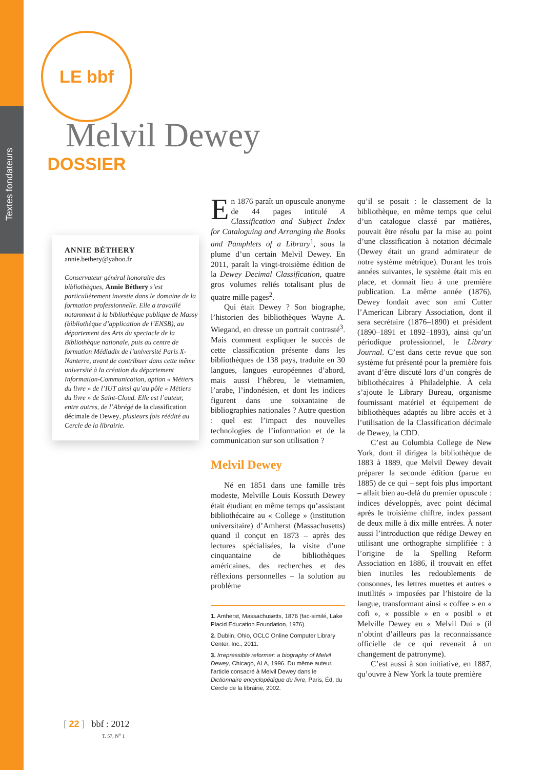Textes fondateurs
LE bbf DOSSIER
Melvil Dewey
ANNIE BÉTHERY
annie.bethery@yahoo.fr
Conservateur général honoraire des bibliothèques, Annie Béthery s’est particulièrement investie dans le domaine de la formation professionnelle. Elle a travaillé notamment à la bibliothèque publique de Massy (bibliothèque d’application de l’ENSB), au département des Arts du spectacle de la Bibliothèque nationale, puis au centre de formation Médiadix de l’université Paris X-Nanterre, avant de contribuer dans cette même université à la création du département Information-Communication, option « Métiers du livre » de l’IUT ainsi qu’au pôle « Métiers du livre » de Saint-Cloud. Elle est l’auteur, entre autres, de l’Abrégé de la classification décimale de Dewey, plusieurs fois réédité au Cercle de la librairie.
En 1876 paraît un opuscule anonyme de 44 pages intitulé A Classification and Subject Index for Cataloguing and Arranging the Books and Pamphlets of a Library<sup>1</sup>, sous la plume d’un certain Melvil Dewey. En 2011, paraît la vingt-troisième édition de la Dewey Decimal Classification, quatre gros volumes reliés totalisant plus de quatre mille pages<sup>2</sup>.
Qui était Dewey ? Son biographe, l’historien des bibliothèques Wayne A. Wiegand, en dresse un portrait contrasté<sup>3</sup>. Mais comment expliquer le succès de cette classification présente dans les bibliothèques de 138 pays, traduite en 30 langues, langues européennes d’abord, mais aussi l’hébreu, le vietnamien, l’arabe, l’indonésien, et dont les indices figurent dans une soixantaine de bibliographies nationales ? Autre question : quel est l’impact des nouvelles technologies de l’information et de la communication sur son utilisation ?
Melvil Dewey
Né en 1851 dans une famille très modeste, Melville Louis Kossuth Dewey était étudiant en même temps qu’assistant bibliothécaire au « College » (institution universitaire) d’Amherst (Massachusetts) quand il conçut en 1873 – après des lectures spécialisées, la visite d’une cinquantaine de bibliothèques américaines, des recherches et des réflexions personnelles – la solution au problème
1. Amherst, Massachusetts, 1876 (fac-similé, Lake Placid Education Foundation, 1976).
2. Dublin, Ohio, OCLC Online Computer Library Center, Inc., 2011.
3. Irrepressible reformer: a biography of Melvil Dewey, Chicago, ALA, 1996. Du même auteur, l’article consacré à Melvil Dewey dans le Dictionnaire encyclopédique du livre, Paris, Éd. du Cercle de la librairie, 2002.
qu’il se posait : le classement de la bibliothèque, en même temps que celui d’un catalogue classé par matières, pouvait être résolu par la mise au point d’une classification à notation décimale (Dewey était un grand admirateur de notre système métrique). Durant les trois années suivantes, le système était mis en place, et donnait lieu à une première publication. La même année (1876), Dewey fondait avec son ami Cutter l’American Library Association, dont il sera secrétaire (1876–1890) et président (1890–1891 et 1892–1893), ainsi qu’un périodique professionnel, le Library Journal. C’est dans cette revue que son système fut présenté pour la première fois avant d’être discuté lors d’un congrès de bibliothécaires à Philadelphie. À cela s’ajoute le Library Bureau, organisme fournissant matériel et équipement de bibliothèques adaptés au libre accès et à l’utilisation de la Classification décimale de Dewey, la CDD.
C’est au Columbia College de New York, dont il dirigea la bibliothèque de 1883 à 1889, que Melvil Dewey devait préparer la seconde édition (parue en 1885) de ce qui – sept fois plus important – allait bien au-delà du premier opuscule : indices développés, avec point décimal après le troisième chiffre, index passant de deux mille à dix mille entrées. À noter aussi l’introduction que rédige Dewey en utilisant une orthographe simplifiée : à l’origine de la Spelling Reform Association en 1886, il trouvait en effet bien inutiles les redoublements de consonnes, les lettres muettes et autres « inutilités » imposées par l’histoire de la langue, transformant ainsi « coffee » en « cofi », « possible » en « posibl » et Melville Dewey en « Melvil Dui » (il n’obtint d’ailleurs pas la reconnaissance officielle de ce qui revenait à un changement de patronyme).
C’est aussi à son initiative, en 1887, qu’ouvre à New York la toute première
[ 22 ] bbf : 2012
T. 57, N<sup>o</sup> 1